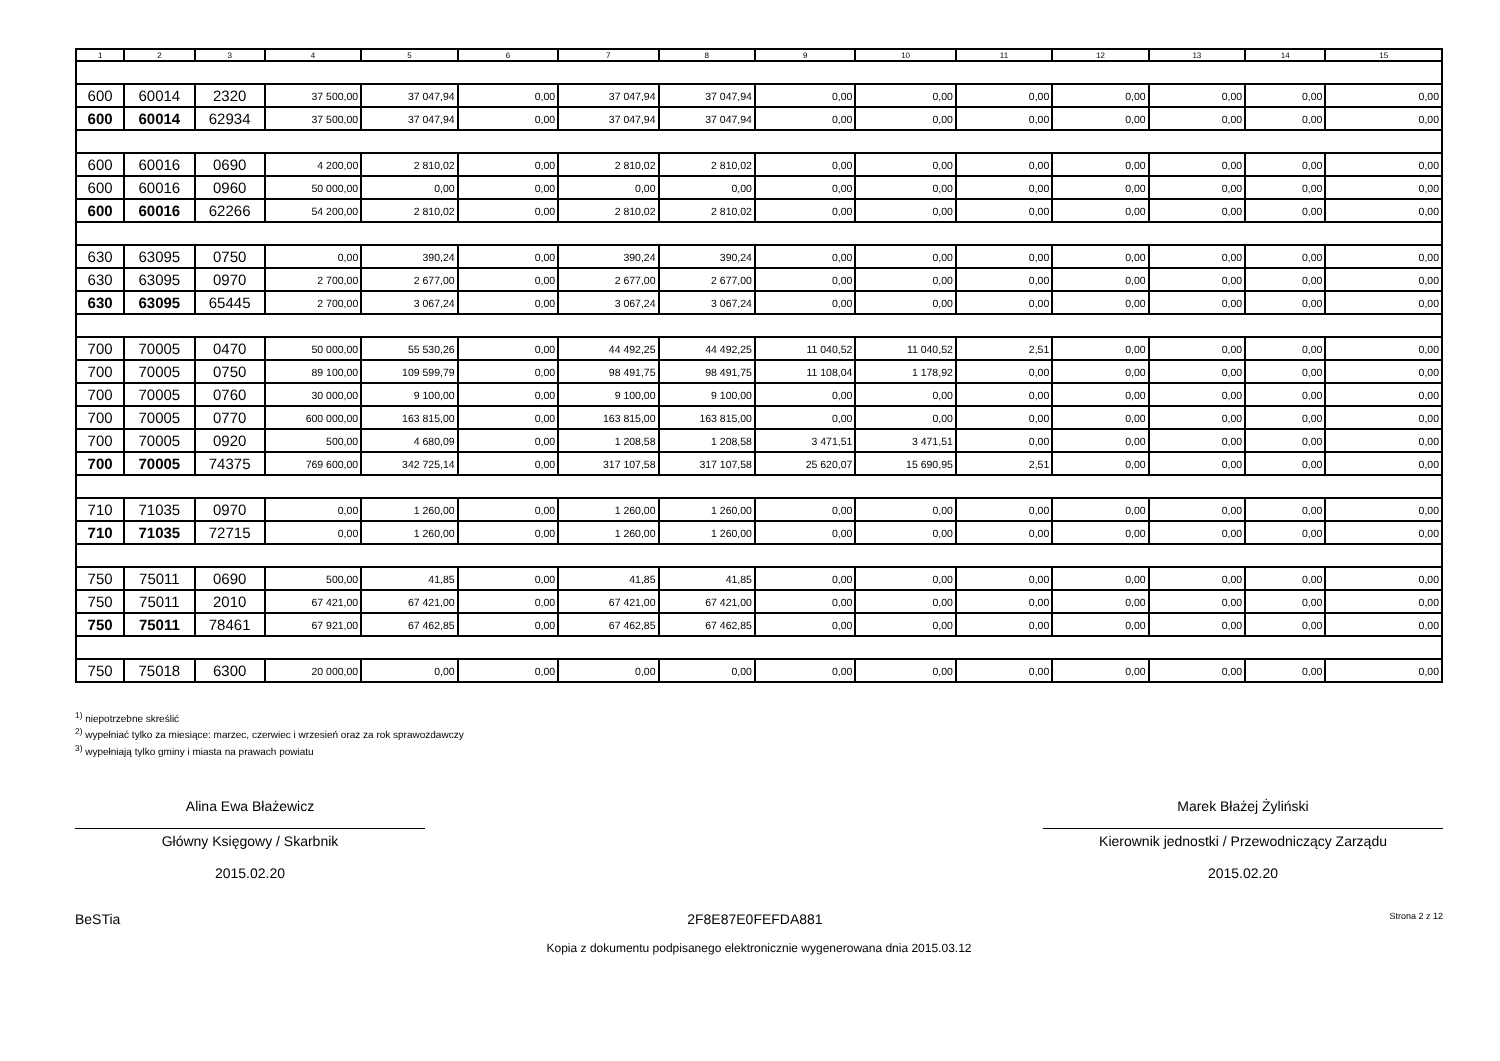| 1 | 2 | 3 | 4 | 5 | 6 | 7 | 8 | 9 | 10 | 11 | 12 | 13 | 14 | 15 |
| --- | --- | --- | --- | --- | --- | --- | --- | --- | --- | --- | --- | --- | --- | --- |
| 600 | 60014 | 2320 | 37 500,00 | 37 047,94 | 0,00 | 37 047,94 | 37 047,94 | 0,00 | 0,00 | 0,00 | 0,00 | 0,00 | 0,00 | 0,00 |
| 600 | 60014 | 62934 | 37 500,00 | 37 047,94 | 0,00 | 37 047,94 | 37 047,94 | 0,00 | 0,00 | 0,00 | 0,00 | 0,00 | 0,00 | 0,00 |
| 600 | 60016 | 0690 | 4 200,00 | 2 810,02 | 0,00 | 2 810,02 | 2 810,02 | 0,00 | 0,00 | 0,00 | 0,00 | 0,00 | 0,00 | 0,00 |
| 600 | 60016 | 0960 | 50 000,00 | 0,00 | 0,00 | 0,00 | 0,00 | 0,00 | 0,00 | 0,00 | 0,00 | 0,00 | 0,00 | 0,00 |
| 600 | 60016 | 62266 | 54 200,00 | 2 810,02 | 0,00 | 2 810,02 | 2 810,02 | 0,00 | 0,00 | 0,00 | 0,00 | 0,00 | 0,00 | 0,00 |
| 630 | 63095 | 0750 | 0,00 | 390,24 | 0,00 | 390,24 | 390,24 | 0,00 | 0,00 | 0,00 | 0,00 | 0,00 | 0,00 | 0,00 |
| 630 | 63095 | 0970 | 2 700,00 | 2 677,00 | 0,00 | 2 677,00 | 2 677,00 | 0,00 | 0,00 | 0,00 | 0,00 | 0,00 | 0,00 | 0,00 |
| 630 | 63095 | 65445 | 2 700,00 | 3 067,24 | 0,00 | 3 067,24 | 3 067,24 | 0,00 | 0,00 | 0,00 | 0,00 | 0,00 | 0,00 | 0,00 |
| 700 | 70005 | 0470 | 50 000,00 | 55 530,26 | 0,00 | 44 492,25 | 44 492,25 | 11 040,52 | 11 040,52 | 2,51 | 0,00 | 0,00 | 0,00 | 0,00 |
| 700 | 70005 | 0750 | 89 100,00 | 109 599,79 | 0,00 | 98 491,75 | 98 491,75 | 11 108,04 | 1 178,92 | 0,00 | 0,00 | 0,00 | 0,00 | 0,00 |
| 700 | 70005 | 0760 | 30 000,00 | 9 100,00 | 0,00 | 9 100,00 | 9 100,00 | 0,00 | 0,00 | 0,00 | 0,00 | 0,00 | 0,00 | 0,00 |
| 700 | 70005 | 0770 | 600 000,00 | 163 815,00 | 0,00 | 163 815,00 | 163 815,00 | 0,00 | 0,00 | 0,00 | 0,00 | 0,00 | 0,00 | 0,00 |
| 700 | 70005 | 0920 | 500,00 | 4 680,09 | 0,00 | 1 208,58 | 1 208,58 | 3 471,51 | 3 471,51 | 0,00 | 0,00 | 0,00 | 0,00 | 0,00 |
| 700 | 70005 | 74375 | 769 600,00 | 342 725,14 | 0,00 | 317 107,58 | 317 107,58 | 25 620,07 | 15 690,95 | 2,51 | 0,00 | 0,00 | 0,00 | 0,00 |
| 710 | 71035 | 0970 | 0,00 | 1 260,00 | 0,00 | 1 260,00 | 1 260,00 | 0,00 | 0,00 | 0,00 | 0,00 | 0,00 | 0,00 | 0,00 |
| 710 | 71035 | 72715 | 0,00 | 1 260,00 | 0,00 | 1 260,00 | 1 260,00 | 0,00 | 0,00 | 0,00 | 0,00 | 0,00 | 0,00 | 0,00 |
| 750 | 75011 | 0690 | 500,00 | 41,85 | 0,00 | 41,85 | 41,85 | 0,00 | 0,00 | 0,00 | 0,00 | 0,00 | 0,00 | 0,00 |
| 750 | 75011 | 2010 | 67 421,00 | 67 421,00 | 0,00 | 67 421,00 | 67 421,00 | 0,00 | 0,00 | 0,00 | 0,00 | 0,00 | 0,00 | 0,00 |
| 750 | 75011 | 78461 | 67 921,00 | 67 462,85 | 0,00 | 67 462,85 | 67 462,85 | 0,00 | 0,00 | 0,00 | 0,00 | 0,00 | 0,00 | 0,00 |
| 750 | 75018 | 6300 | 20 000,00 | 0,00 | 0,00 | 0,00 | 0,00 | 0,00 | 0,00 | 0,00 | 0,00 | 0,00 | 0,00 | 0,00 |
<sup>1)</sup> niepotrzebne skreślić
<sup>2)</sup> wypełniać tylko za miesiące: marzec, czerwiec i wrzesień oraz za rok sprawozdawczy
<sup>3)</sup> wypełniają tylko gminy i miasta na prawach powiatu
Alina Ewa Błażewicz
Główny Księgowy / Skarbnik
2015.02.20
Marek Błażej Żyliński
Kierownik jednostki / Przewodniczący Zarządu
2015.02.20
BeSTia 2F8E87E0FEFDA881 Strona 2 z 12
Kopia z dokumentu podpisanego elektronicznie wygenerowana dnia 2015.03.12